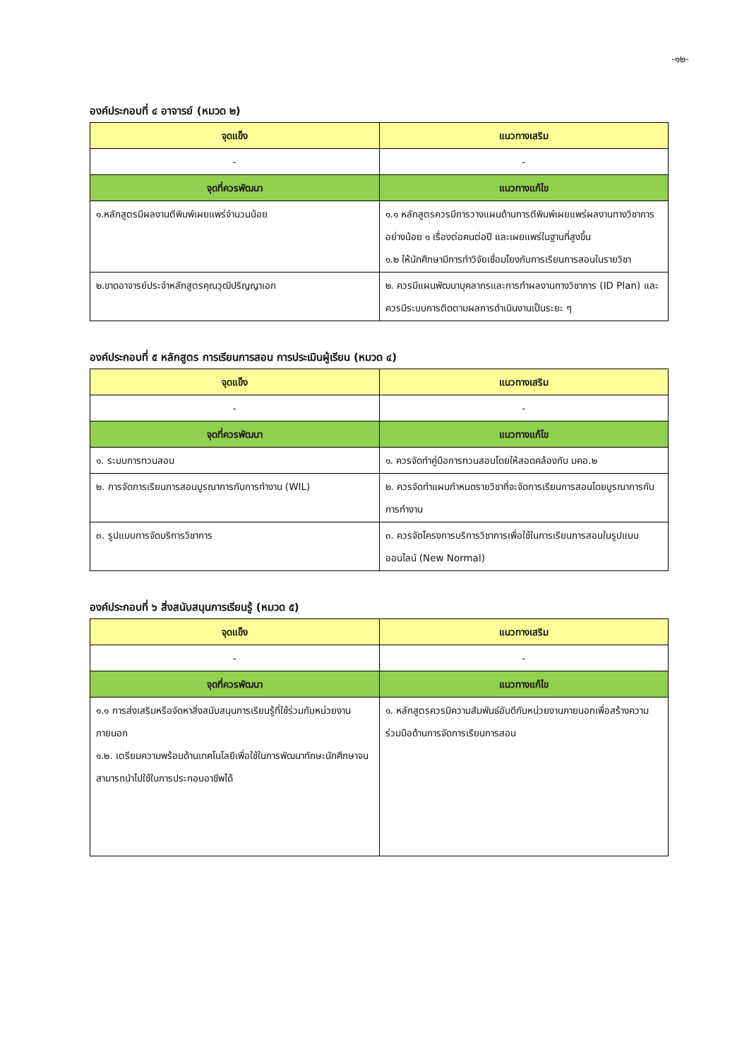-๑๒-
องค์ประกอบที่ ๔ อาจารย์ (หมวด ๒)
| จุดแข็ง | แนวทางเสริม |
| --- | --- |
| - | - |
| จุดที่ควรพัฒนา | แนวทางแก้ไข |
| ๑.หลักสูตรมีผลงานตีพิมพ์เผยแพร่จำนวนน้อย | ๑.๑ หลักสูตรควรมีการวางแผนด้านการตีพิมพ์เผยแพร่ผลงานทางวิชาการอย่างน้อย ๑ เรื่องต่อคนต่อปี และเผยแพร่ในฐานที่สูงขึ้น ๑.๒ ให้นักศึกษามีการทำวิจัยเชื่อมโยงกับการเรียนการสอนในรายวิชา |
| ๒.ขาดอาจารย์ประจำหลักสูตรคุณวุฒิปริญญาเอก | ๒. ควรมีแผนพัฒนาบุคลากรและการทำผลงานทางวิชาการ (ID Plan) และควรมีระบบการติดตามผลการดำเนินงานเป็นระยะ ๆ |
องค์ประกอบที่ ๕ หลักสูตร การเรียนการสอน การประเมินผู้เรียน (หมวด ๔)
| จุดแข็ง | แนวทางเสริม |
| --- | --- |
| - | - |
| จุดที่ควรพัฒนา | แนวทางแก้ไข |
| ๑. ระบบการทวนสอบ | ๑. ควรจัดทำคู่มือการทวนสอบโดยให้สอดคล้องกับ มคอ.๒ |
| ๒. การจัดการเรียนการสอนบูรณาการกับการทำงาน (WIL) | ๒. ควรจัดทำแผนกำหนดรายวิชาที่จะจัดการเรียนการสอนโดยบูรณาการกับการทำงาน |
| ๓. รูปแบบการจัดบริการวิชาการ | ๓. ควรจัดโครงการบริการวิชาการเพื่อใช้ในการเรียนการสอนในรูปแบบออนไลน์ (New Normal) |
องค์ประกอบที่ ๖ สิ่งสนับสนุนการเรียนรู้ (หมวด ๕)
| จุดแข็ง | แนวทางเสริม |
| --- | --- |
| - | - |
| จุดที่ควรพัฒนา | แนวทางแก้ไข |
| ๑.๑ การส่งเสริมหรือจัดหาสิ่งสนับสนุนการเรียนรู้ที่ใช้ร่วมกับหน่วยงานภายนอก ๑.๒. เตรียมความพร้อมด้านเทคโนโลยีเพื่อใช้ในการพัฒนาทักษะนักศึกษาจนสามารถนำไปใช้ในการประกอบอาชีพได้ | ๑. หลักสูตรควรมีความสัมพันธ์อันดีกับหน่วยงานภายนอกเพื่อสร้างความร่วมมือด้านการจัดการเรียนการสอน |